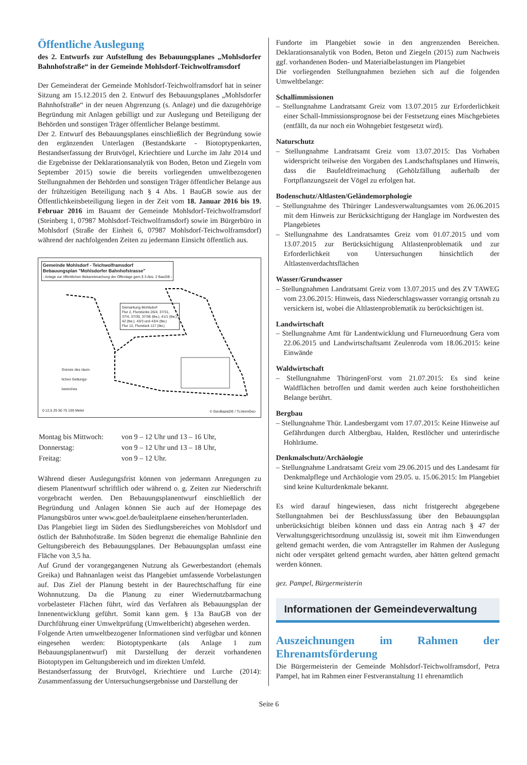Öffentliche Auslegung
des 2. Entwurfs zur Aufstellung des Bebauungsplanes „Mohlsdorfer Bahnhofstraße“ in der Gemeinde Mohlsdorf-Teichwolframsdorf
Der Gemeinderat der Gemeinde Mohlsdorf-Teichwolframsdorf hat in seiner Sitzung am 15.12.2015 den 2. Entwurf des Bebauungsplanes „Mohlsdorfer Bahnhofstraße“ in der neuen Abgrenzung (s. Anlage) und die dazugehörige Begründung mit Anlagen gebilligt und zur Auslegung und Beteiligung der Behörden und sonstigen Träger öffentlicher Belange bestimmt.
Der 2. Entwurf des Bebauungsplanes einschließlich der Begründung sowie den ergänzenden Unterlagen (Bestandskarte - Biotoptypenkarten, Bestandserfassung der Brutvögel, Kriechtiere und Lurche im Jahr 2014 und die Ergebnisse der Deklarationsanalytik von Boden, Beton und Ziegeln vom September 2015) sowie die bereits vorliegenden umweltbezogenen Stellungnahmen der Behörden und sonstigen Träger öffentlicher Belange aus der frühzeitigen Beteiligung nach § 4 Abs. 1 BauGB sowie aus der Öffentlichkeitsbeteiligung liegen in der Zeit vom 18. Januar 2016 bis 19. Februar 2016 im Bauamt der Gemeinde Mohlsdorf-Teichwolframsdorf (Steinberg 1, 07987 Mohlsdorf-Teichwolframsdorf) sowie im Bürgerbüro in Mohlsdorf (Straße der Einheit 6, 07987 Mohlsdorf-Teichwolframsdorf) während der nachfolgenden Zeiten zu jedermann Einsicht öffentlich aus.
Gemeinde Mohlsdorf - Teichwolframsdorf
Bebauungsplan "Mohlsdorfer Bahnhofstrasse"
- Anlage zur öffentlichen Bekanntmachung der Offenlage gem.§ 3 Abs. 2 BauGB -
Gemarkung Mohlsdorf
Flur 2, Flurstücke 26/4, 37/31,
37/4, 37/30, 37/36 (tlw.), 41/1 (tlw.),
42 (tlw.), 43/3 und 43/4 (tlw.)
Flur 12, Flurstück 117 (tlw.)
Grenze des räum-
lichen Geltungs-
bereiches
0 12,5 25 50 75 100 Meter © GeoBasisDE / TLVermGeo
| Montag bis Mittwoch: | von 9 – 12 Uhr und 13 – 16 Uhr, |
| Donnerstag: | von 9 – 12 Uhr und 13 – 18 Uhr, |
| Freitag: | von 9 – 12 Uhr. |
Während dieser Auslegungsfrist können von jedermann Anregungen zu diesem Planentwurf schriftlich oder während o. g. Zeiten zur Niederschrift vorgebracht werden. Den Bebauungsplanentwurf einschließlich der Begründung und Anlagen können Sie auch auf der Homepage des Planungsbüros unter www.goel.de/bauleitplaene einsehen/herunterladen.
Das Plangebiet liegt im Süden des Siedlungsbereiches von Mohlsdorf und östlich der Bahnhofstraße. Im Süden begrenzt die ehemalige Bahnlinie den Geltungsbereich des Bebauungsplanes. Der Bebauungsplan umfasst eine Fläche von 3,5 ha.
Auf Grund der vorangegangenen Nutzung als Gewerbestandort (ehemals Greika) und Bahnanlagen weist das Plangebiet umfassende Vorbelastungen auf. Das Ziel der Planung besteht in der Baurechtschaffung für eine Wohnnutzung. Da die Planung zu einer Wiedernutzbarmachung vorbelasteter Flächen führt, wird das Verfahren als Bebauungsplan der Innenentwicklung geführt. Somit kann gem. § 13a BauGB von der Durchführung einer Umweltprüfung (Umweltbericht) abgesehen werden.
Folgende Arten umweltbezogener Informationen sind verfügbar und können eingesehen werden: Biotoptypenkarte (als Anlage 1 zum Bebauungsplanentwurf) mit Darstellung der derzeit vorhandenen Biotoptypen im Geltungsbereich und im direkten Umfeld.
Bestandserfassung der Brutvögel, Kriechtiere und Lurche (2014): Zusammenfassung der Untersuchungsergebnisse und Darstellung der
Fundorte im Plangebiet sowie in den angrenzenden Bereichen. Deklarationsanalytik von Boden, Beton und Ziegeln (2015) zum Nachweis ggf. vorhandenen Boden- und Materialbelastungen im Plangebiet
Die vorliegenden Stellungnahmen beziehen sich auf die folgenden Umweltbelange:
Schallimmissionen
– Stellungnahme Landratsamt Greiz vom 13.07.2015 zur Erforderlichkeit einer Schall-Immissionsprognose bei der Festsetzung eines Mischgebietes (entfällt, da nur noch ein Wohngebiet festgesetzt wird).
Naturschutz
– Stellungnahme Landratsamt Greiz vom 13.07.2015: Das Vorhaben widerspricht teilweise den Vorgaben des Landschaftsplanes und Hinweis, dass die Baufeldfreimachung (Gehölzfällung außerhalb der Fortpflanzungszeit der Vögel zu erfolgen hat.
Bodenschutz/Altlasten/Geländemorphologie
– Stellungnahme des Thüringer Landesverwaltungsamtes vom 26.06.2015 mit dem Hinweis zur Berücksichtigung der Hanglage im Nordwesten des Plangebietes
– Stellungnahme des Landratsamtes Greiz vom 01.07.2015 und vom 13.07.2015 zur Berücksichtigung Altlastenproblematik und zur Erforderlichkeit von Untersuchungen hinsichtlich der Altlastenverdachtsflächen
Wasser/Grundwasser
– Stellungnahmen Landratsamt Greiz vom 13.07.2015 und des ZV TAWEG vom 23.06.2015: Hinweis, dass Niederschlagswasser vorrangig ortsnah zu versickern ist, wobei die Altlastenproblematik zu berücksichtigen ist.
Landwirtschaft
– Stellungnahme Amt für Landentwicklung und Flurneuordnung Gera vom 22.06.2015 und Landwirtschaftsamt Zeulenroda vom 18.06.2015: keine Einwände
Waldwirtschaft
– Stellungnahme ThüringenForst vom 21.07.2015: Es sind keine Waldflächen betroffen und damit werden auch keine forsthoheitlichen Belange berührt.
Bergbau
– Stellungnahme Thür. Landesbergamt vom 17.07.2015: Keine Hinweise auf Gefährdungen durch Altbergbau, Halden, Restlöcher und unterirdische Hohlräume.
Denkmalschutz/Archäologie
– Stellungnahme Landratsamt Greiz vom 29.06.2015 und des Landesamt für Denkmalpflege und Archäologie vom 29.05. u. 15.06.2015: Im Plangebiet sind keine Kulturdenkmale bekannt.
Es wird darauf hingewiesen, dass nicht fristgerecht abgegebene Stellungnahmen bei der Beschlussfassung über den Bebauungsplan unberücksichtigt bleiben können und dass ein Antrag nach § 47 der Verwaltungsgerichtsordnung unzulässig ist, soweit mit ihm Einwendungen geltend gemacht werden, die vom Antragsteller im Rahmen der Auslegung nicht oder verspätet geltend gemacht wurden, aber hätten geltend gemacht werden können.
gez. Pampel, Bürgermeisterin
Informationen der Gemeindeverwaltung
Auszeichnungen im Rahmen der Ehrenamtsförderung
Die Bürgermeisterin der Gemeinde Mohlsdorf-Teichwolframsdorf, Petra Pampel, hat im Rahmen einer Festveranstaltung 11 ehrenamtlich
Seite 6